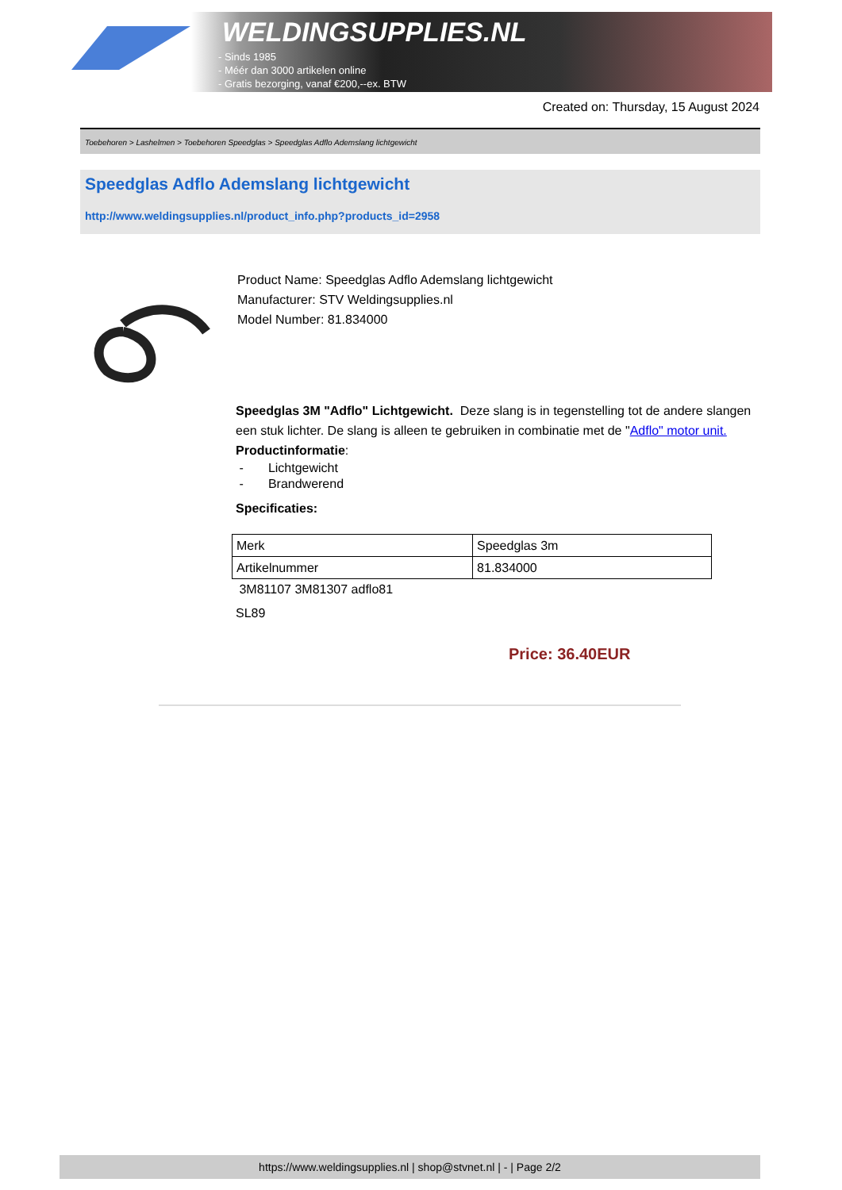WELDINGSUPPLIES.NL
- Sinds 1985
- Méér dan 3000 artikelen online
- Gratis bezorging, vanaf €200,--ex. BTW
Created on: Thursday, 15 August 2024
Toebehoren > Lashelmen > Toebehoren Speedglas > Speedglas Adflo Ademslang lichtgewicht
Speedglas Adflo Ademslang lichtgewicht
http://www.weldingsupplies.nl/product_info.php?products_id=2958
Product Name: Speedglas Adflo Ademslang lichtgewicht
Manufacturer: STV Weldingsupplies.nl
Model Number: 81.834000
Speedglas 3M "Adflo" Lichtgewicht. Deze slang is in tegenstelling tot de andere slangen een stuk lichter. De slang is alleen te gebruiken in combinatie met de "Adflo" motor unit.
Productinformatie:
- Lichtgewicht
- Brandwerend
Specificaties:
| Merk | Speedglas 3m |
| Artikelnummer | 81.834000 |
3M81107 3M81307 adflo81
SL89
Price: 36.40EUR
https://www.weldingsupplies.nl | shop@stvnet.nl | - | Page 2/2